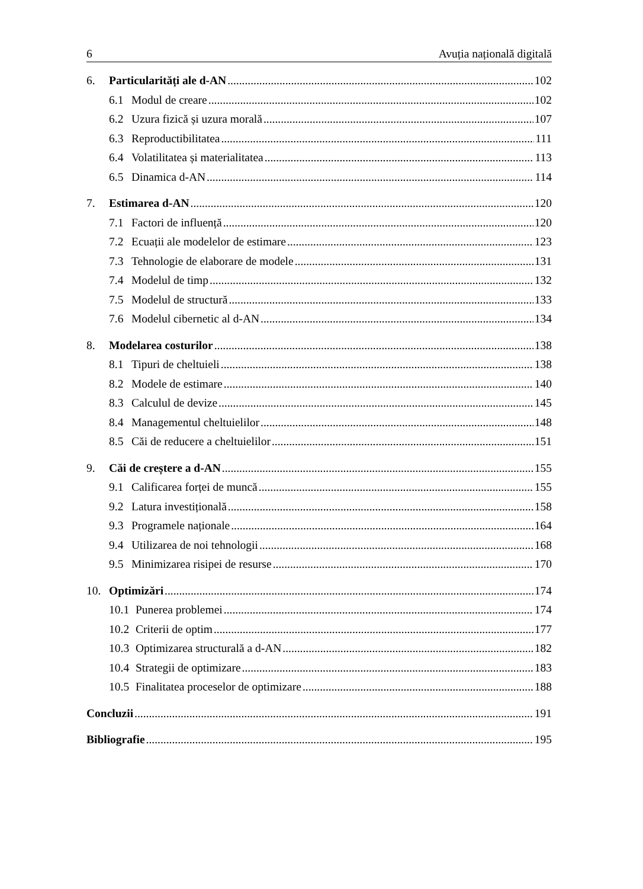6 Avuția națională digitală
6. Particularități ale d-AN 102
6.1 Modul de creare 102
6.2 Uzura fizică și uzura morală 107
6.3 Reproductibilitatea 111
6.4 Volatilitatea și materialitatea 113
6.5 Dinamica d-AN 114
7. Estimarea d-AN 120
7.1 Factori de influență 120
7.2 Ecuații ale modelelor de estimare 123
7.3 Tehnologie de elaborare de modele 131
7.4 Modelul de timp 132
7.5 Modelul de structură 133
7.6 Modelul cibernetic al d-AN 134
8. Modelarea costurilor 138
8.1 Tipuri de cheltuieli 138
8.2 Modele de estimare 140
8.3 Calculul de devize 145
8.4 Managementul cheltuielilor 148
8.5 Căi de reducere a cheltuielilor 151
9. Căi de creștere a d-AN 155
9.1 Calificarea forței de muncă 155
9.2 Latura investițională 158
9.3 Programele naționale 164
9.4 Utilizarea de noi tehnologii 168
9.5 Minimizarea risipei de resurse 170
10. Optimizări 174
10.1 Punerea problemei 174
10.2 Criterii de optim 177
10.3 Optimizarea structurală a d-AN 182
10.4 Strategii de optimizare 183
10.5 Finalitatea proceselor de optimizare 188
Concluzii 191
Bibliografie 195